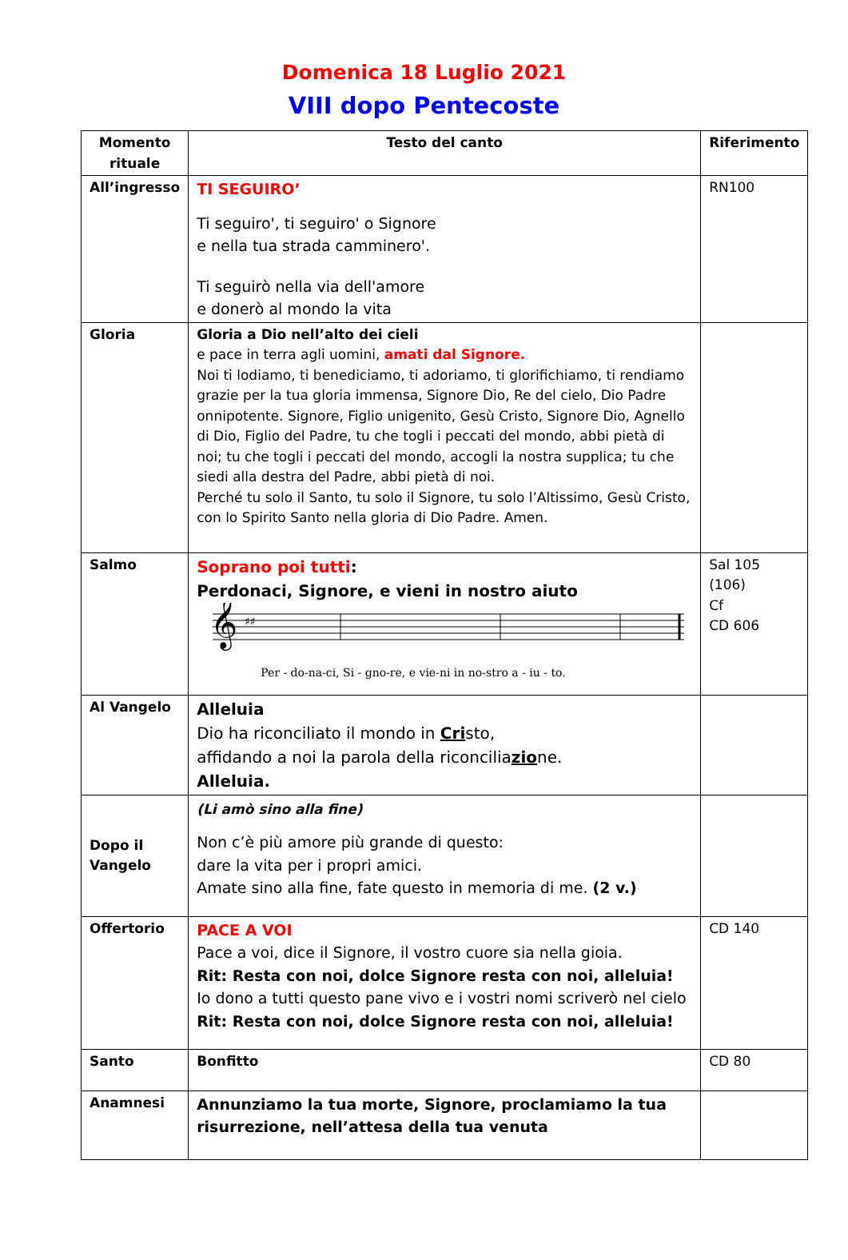Domenica 18 Luglio 2021
VIII dopo Pentecoste
| Momento rituale | Testo del canto | Riferimento |
| --- | --- | --- |
| All’ingresso | TI SEGUIRO’ Ti seguiro', ti seguiro' o Signore e nella tua strada camminero'. Ti seguirò nella via dell'amore e donerò al mondo la vita | RN100 |
| Gloria | Gloria a Dio nell’alto dei cieli e pace in terra agli uomini, amati dal Signore. Noi ti lodiamo, ti benediciamo, ti adoriamo, ti glorifichiamo, ti rendiamo grazie per la tua gloria immensa, Signore Dio, Re del cielo, Dio Padre onnipotente. Signore, Figlio unigenito, Gesù Cristo, Signore Dio, Agnello di Dio, Figlio del Padre, tu che togli i peccati del mondo, abbi pietà di noi; tu che togli i peccati del mondo, accogli la nostra supplica; tu che siedi alla destra del Padre, abbi pietà di noi. Perché tu solo il Santo, tu solo il Signore, tu solo l’Altissimo, Gesù Cristo, con lo Spirito Santo nella gloria di Dio Padre. Amen. | |
| Salmo | Soprano poi tutti : Perdonaci, Signore, e vieni in nostro aiuto 𝄞 ♯♯ Per - do-na-ci, Si - gno-re, e vie-ni in no-stro a - iu - to. | Sal 105 (106) Cf CD 606 |
| Al Vangelo | Alleluia Dio ha riconciliato il mondo in Cri sto, affidando a noi la parola della riconcilia zio ne. Alleluia. | |
| Dopo il Vangelo | (Li amò sino alla fine) Non c’è più amore più grande di questo: dare la vita per i propri amici. Amate sino alla fine, fate questo in memoria di me. (2 v.) | |
| Offertorio | PACE A VOI Pace a voi, dice il Signore, il vostro cuore sia nella gioia. Rit: Resta con noi, dolce Signore resta con noi, alleluia! Io dono a tutti questo pane vivo e i vostri nomi scriverò nel cielo Rit: Resta con noi, dolce Signore resta con noi, alleluia! | CD 140 |
| Santo | Bonfitto | CD 80 |
| Anamnesi | Annunziamo la tua morte, Signore, proclamiamo la tua risurrezione, nell’attesa della tua venuta | |